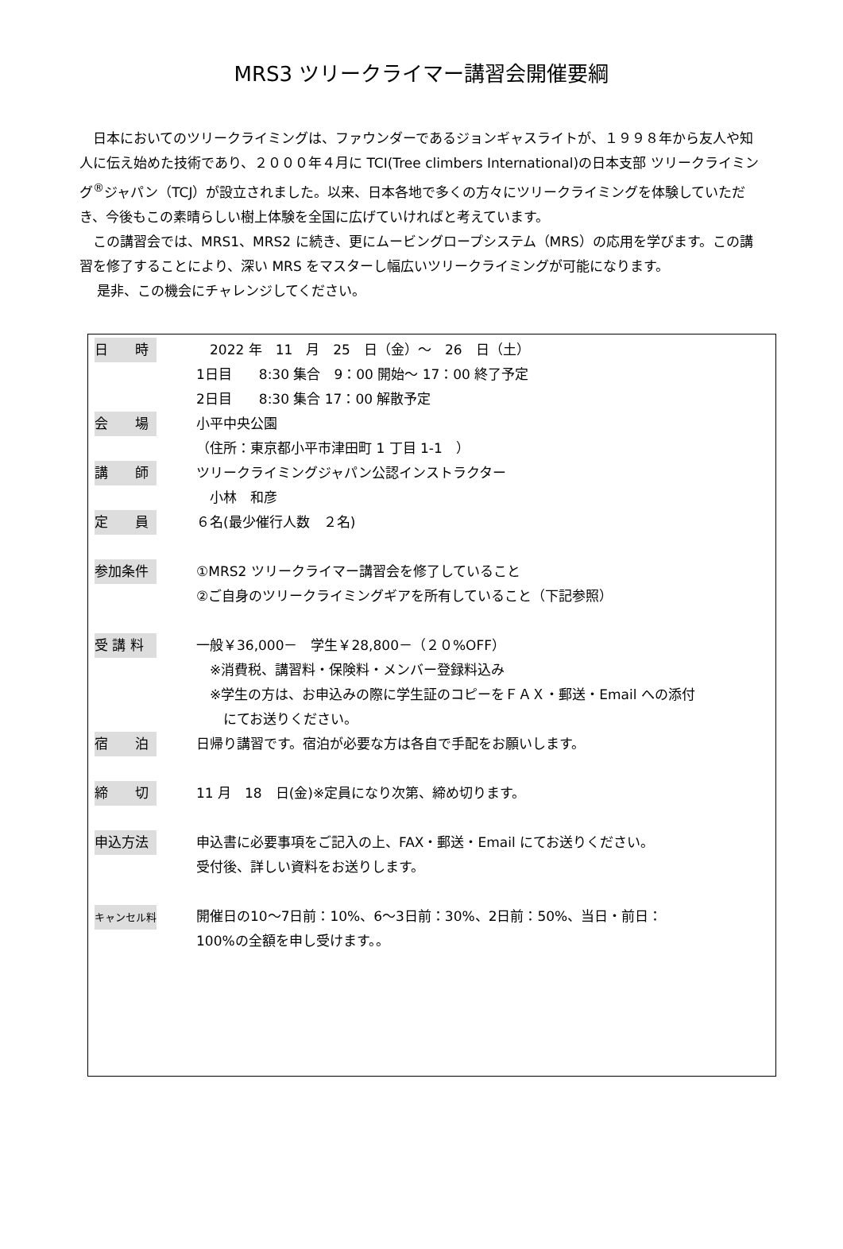MRS3 ツリークライマー講習会開催要綱
日本においてのツリークライミングは、ファウンダーであるジョンギャスライトが、１９９８年から友人や知人に伝え始めた技術であり、２０００年４月に TCI(Tree climbers International)の日本支部 ツリークライミング<sup>®</sup>ジャパン（TCJ）が設立されました。以来、日本各地で多くの方々にツリークライミングを体験していただき、今後もこの素晴らしい樹上体験を全国に広げていければと考えています。
この講習会では、MRS1、MRS2 に続き、更にムービングロープシステム（MRS）の応用を学びます。この講習を修了することにより、深い MRS をマスターし幅広いツリークライミングが可能になります。
是非、この機会にチャレンジしてください。
| 日 時 | 2022 年 11 月 25 日（金）～ 26 日（土） 1日目 8:30 集合 9：00 開始～ 17：00 終了予定 2日目 8:30 集合 17：00 解散予定 |
| 会 場 | 小平中央公園 （住所：東京都小平市津田町 1 丁目 1-1 ） |
| 講 師 | ツリークライミングジャパン公認インストラクター 小林 和彦 |
| 定 員 | ６名(最少催行人数 ２名) |
| 参加条件 | ①MRS2 ツリークライマー講習会を修了していること ②ご自身のツリークライミングギアを所有していること（下記参照） |
| 受 講 料 | 一般￥36,000－ 学生￥28,800－（２０%OFF） ※消費税、講習料・保険料・メンバー登録料込み ※学生の方は、お申込みの際に学生証のコピーをＦＡＸ・郵送・Email への添付 にてお送りください。 |
| 宿 泊 | 日帰り講習です。宿泊が必要な方は各自で手配をお願いします。 |
| 締 切 | 11 月 18 日(金)※定員になり次第、締め切ります。 |
| 申込方法 | 申込書に必要事項をご記入の上、FAX・郵送・Email にてお送りください。 受付後、詳しい資料をお送りします。 |
| キャンセル料 | 開催日の10～7日前：10%、6～3日前：30%、2日前：50%、当日・前日： 100%の全額を申し受けます。。 |